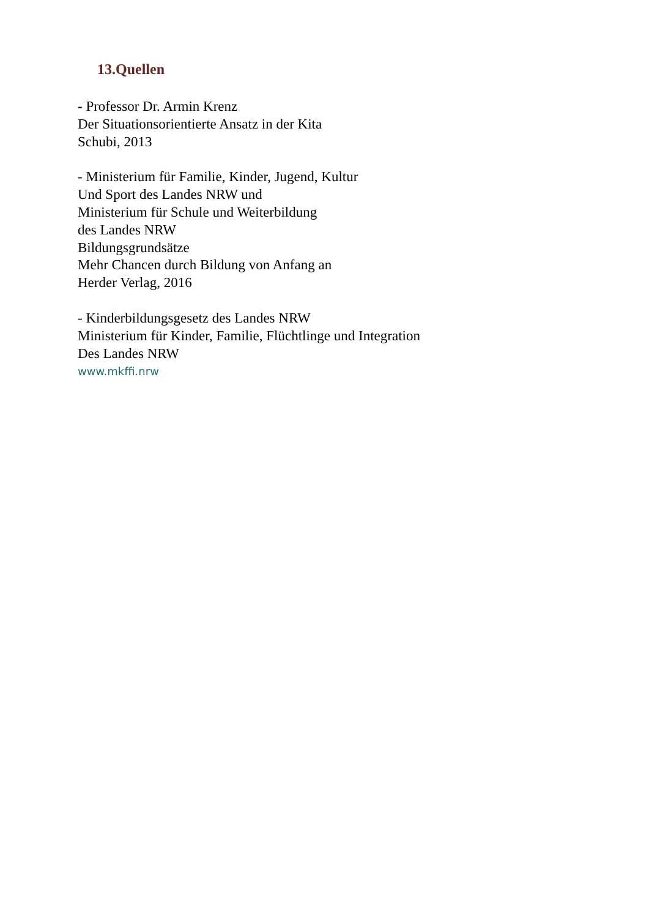13.Quellen
- Professor Dr. Armin Krenz
Der Situationsorientierte Ansatz in der Kita
Schubi, 2013
- Ministerium für Familie, Kinder, Jugend, Kultur
Und Sport des Landes NRW und
Ministerium für Schule und Weiterbildung
des Landes NRW
Bildungsgrundsätze
Mehr Chancen durch Bildung von Anfang an
Herder Verlag, 2016
- Kinderbildungsgesetz des Landes NRW
Ministerium für Kinder, Familie, Flüchtlinge und Integration
Des Landes NRW
www.mkffi.nrw